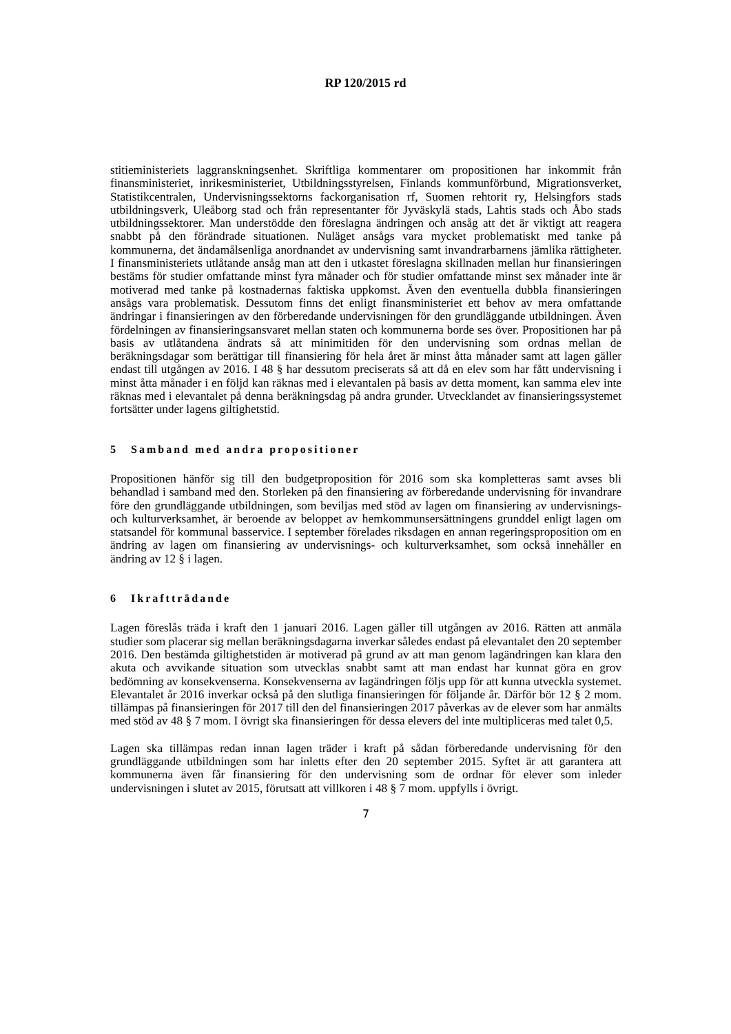RP 120/2015 rd
stitieministeriets laggranskningsenhet. Skriftliga kommentarer om propositionen har inkommit från finansministeriet, inrikesministeriet, Utbildningsstyrelsen, Finlands kommunförbund, Migrationsverket, Statistikcentralen, Undervisningssektorns fackorganisation rf, Suomen rehtorit ry, Helsingfors stads utbildningsverk, Uleåborg stad och från representanter för Jyväskylä stads, Lahtis stads och Åbo stads utbildningssektorer. Man understödde den föreslagna ändringen och ansåg att det är viktigt att reagera snabbt på den förändrade situationen. Nuläget ansågs vara mycket problematiskt med tanke på kommunerna, det ändamålsenliga anordnandet av undervisning samt invandrarbarnens jämlika rättigheter. I finansministeriets utlåtande ansåg man att den i utkastet föreslagna skillnaden mellan hur finansieringen bestäms för studier omfattande minst fyra månader och för studier omfattande minst sex månader inte är motiverad med tanke på kostnadernas faktiska uppkomst. Även den eventuella dubbla finansieringen ansågs vara problematisk. Dessutom finns det enligt finansministeriet ett behov av mera omfattande ändringar i finansieringen av den förberedande undervisningen för den grundläggande utbildningen. Även fördelningen av finansieringsansvaret mellan staten och kommunerna borde ses över. Propositionen har på basis av utlåtandena ändrats så att minimitiden för den undervisning som ordnas mellan de beräkningsdagar som berättigar till finansiering för hela året är minst åtta månader samt att lagen gäller endast till utgången av 2016. I 48 § har dessutom preciserats så att då en elev som har fått undervisning i minst åtta månader i en följd kan räknas med i elevantalen på basis av detta moment, kan samma elev inte räknas med i elevantalet på denna beräkningsdag på andra grunder. Utvecklandet av finansieringssystemet fortsätter under lagens giltighetstid.
5 Samband med andra propositioner
Propositionen hänför sig till den budgetproposition för 2016 som ska kompletteras samt avses bli behandlad i samband med den. Storleken på den finansiering av förberedande undervisning för invandrare före den grundläggande utbildningen, som beviljas med stöd av lagen om finansiering av undervisnings- och kulturverksamhet, är beroende av beloppet av hemkommunsersättningens grunddel enligt lagen om statsandel för kommunal basservice. I september förelades riksdagen en annan regeringsproposition om en ändring av lagen om finansiering av undervisnings- och kulturverksamhet, som också innehåller en ändring av 12 § i lagen.
6 Ikraftträdande
Lagen föreslås träda i kraft den 1 januari 2016. Lagen gäller till utgången av 2016. Rätten att anmäla studier som placerar sig mellan beräkningsdagarna inverkar således endast på elevantalet den 20 september 2016. Den bestämda giltighetstiden är motiverad på grund av att man genom lagändringen kan klara den akuta och avvikande situation som utvecklas snabbt samt att man endast har kunnat göra en grov bedömning av konsekvenserna. Konsekvenserna av lagändringen följs upp för att kunna utveckla systemet. Elevantalet år 2016 inverkar också på den slutliga finansieringen för följande år. Därför bör 12 § 2 mom. tillämpas på finansieringen för 2017 till den del finansieringen 2017 påverkas av de elever som har anmälts med stöd av 48 § 7 mom. I övrigt ska finansieringen för dessa elevers del inte multipliceras med talet 0,5.
Lagen ska tillämpas redan innan lagen träder i kraft på sådan förberedande undervisning för den grundläggande utbildningen som har inletts efter den 20 september 2015. Syftet är att garantera att kommunerna även får finansiering för den undervisning som de ordnar för elever som inleder undervisningen i slutet av 2015, förutsatt att villkoren i 48 § 7 mom. uppfylls i övrigt.
7